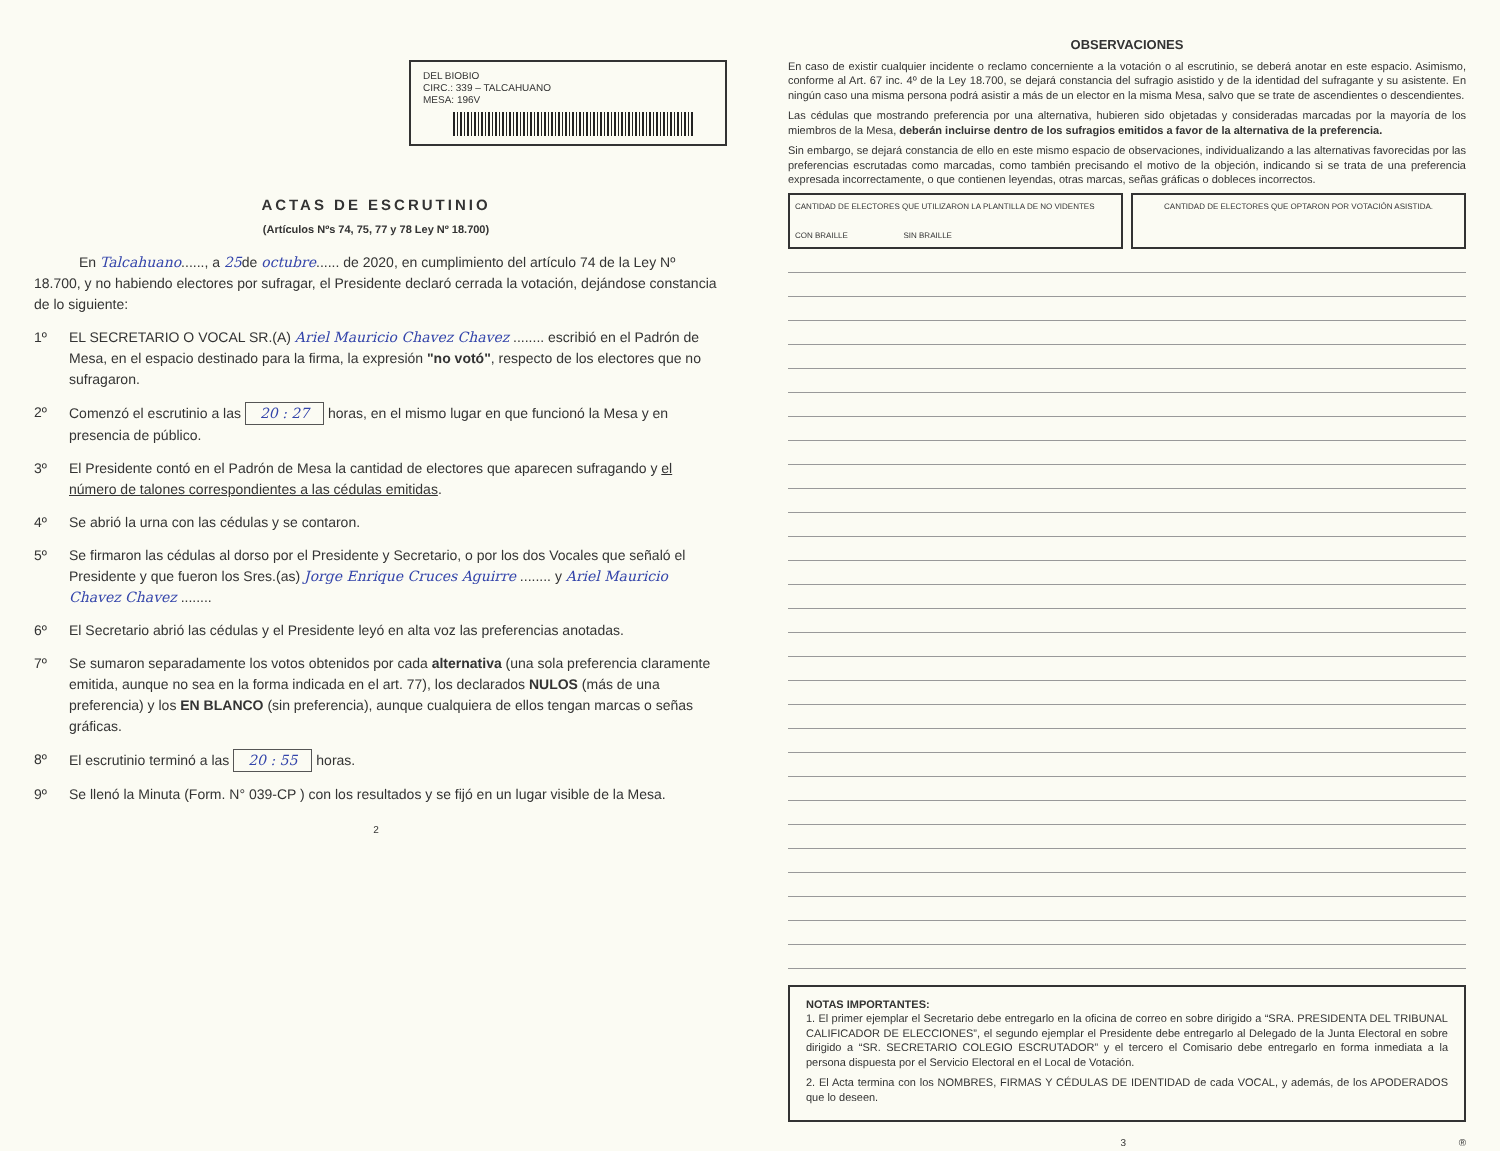DEL BIOBIO
CIRC.: 339 – TALCAHUANO
MESA: 196V
ACTAS DE ESCRUTINIO
(Artículos Nºs 74, 75, 77 y 78 Ley Nº 18.700)
En Talcahuano......, a 25de octubre...... de 2020, en cumplimiento del artículo 74 de la Ley Nº 18.700, y no habiendo electores por sufragar, el Presidente declaró cerrada la votación, dejándose constancia de lo siguiente:
1º EL SECRETARIO O VOCAL SR.(A) Ariel Mauricio Chavez Chavez ........ escribió en el Padrón de Mesa, en el espacio destinado para la firma, la expresión "no votó", respecto de los electores que no sufragaron.
2º Comenzó el escrutinio a las 20 : 27 horas, en el mismo lugar en que funcionó la Mesa y en presencia de público.
3º El Presidente contó en el Padrón de Mesa la cantidad de electores que aparecen sufragando y el número de talones correspondientes a las cédulas emitidas.
4º Se abrió la urna con las cédulas y se contaron.
5º Se firmaron las cédulas al dorso por el Presidente y Secretario, o por los dos Vocales que señaló el Presidente y que fueron los Sres.(as) Jorge Enrique Cruces Aguirre ........ y Ariel Mauricio Chavez Chavez ........
6º El Secretario abrió las cédulas y el Presidente leyó en alta voz las preferencias anotadas.
7º Se sumaron separadamente los votos obtenidos por cada alternativa (una sola preferencia claramente emitida, aunque no sea en la forma indicada en el art. 77), los declarados NULOS (más de una preferencia) y los EN BLANCO (sin preferencia), aunque cualquiera de ellos tengan marcas o señas gráficas.
8º El escrutinio terminó a las 20 : 55 horas.
9º Se llenó la Minuta (Form. N° 039-CP ) con los resultados y se fijó en un lugar visible de la Mesa.
2
OBSERVACIONES
En caso de existir cualquier incidente o reclamo concerniente a la votación o al escrutinio, se deberá anotar en este espacio. Asimismo, conforme al Art. 67 inc. 4º de la Ley 18.700, se dejará constancia del sufragio asistido y de la identidad del sufragante y su asistente. En ningún caso una misma persona podrá asistir a más de un elector en la misma Mesa, salvo que se trate de ascendientes o descendientes.
Las cédulas que mostrando preferencia por una alternativa, hubieren sido objetadas y consideradas marcadas por la mayoría de los miembros de la Mesa, deberán incluirse dentro de los sufragios emitidos a favor de la alternativa de la preferencia.
Sin embargo, se dejará constancia de ello en este mismo espacio de observaciones, individualizando a las alternativas favorecidas por las preferencias escrutadas como marcadas, como también precisando el motivo de la objeción, indicando si se trata de una preferencia expresada incorrectamente, o que contienen leyendas, otras marcas, señas gráficas o dobleces incorrectos.
CANTIDAD DE ELECTORES QUE UTILIZARON LA PLANTILLA DE NO VIDENTES
CON BRAILLE SIN BRAILLE
CANTIDAD DE ELECTORES QUE OPTARON POR VOTACIÓN ASISTIDA.
NOTAS IMPORTANTES:
1. El primer ejemplar el Secretario debe entregarlo en la oficina de correo en sobre dirigido a “SRA. PRESIDENTA DEL TRIBUNAL CALIFICADOR DE ELECCIONES”, el segundo ejemplar el Presidente debe entregarlo al Delegado de la Junta Electoral en sobre dirigido a “SR. SECRETARIO COLEGIO ESCRUTADOR” y el tercero el Comisario debe entregarlo en forma inmediata a la persona dispuesta por el Servicio Electoral en el Local de Votación.
2. El Acta termina con los NOMBRES, FIRMAS Y CÉDULAS DE IDENTIDAD de cada VOCAL, y además, de los APODERADOS que lo deseen.
3 ®